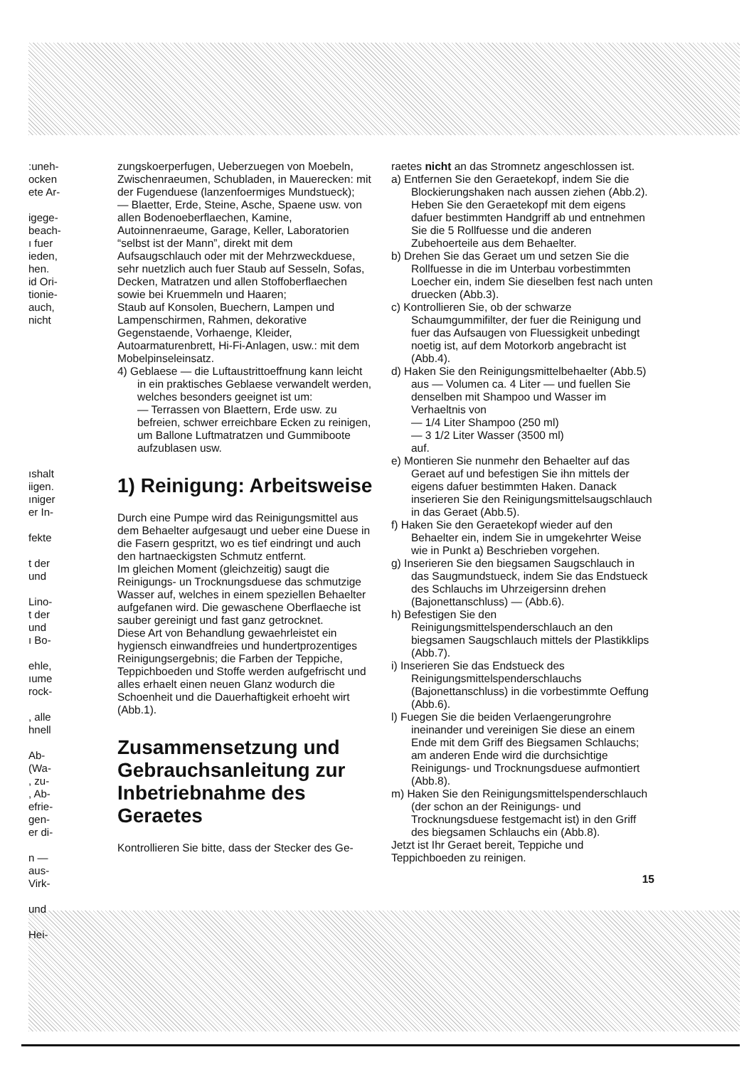:uneh-
ocken
ete Ar-
igege-
beach-
ı fuer
ieden,
hen.
id Ori-
tionie-
auch,
nicht
ıshalt
iigen.
ıniger
er In-
fekte
t der
und
Lino-
t der
und
ı Bo-
ehle,
ıume
rock-
, alle
hnell
Ab-
(Wa-
, zu-
, Ab-
efrie-
gen-
er di-
n —
aus-
Virk-
und
Hei-
zungskoerperfugen, Ueberzuegen von Moebeln, Zwischenraeumen, Schubladen, in Mauerecken: mit der Fugenduese (lanzenfoermiges Mundstueck);
— Blaetter, Erde, Steine, Asche, Spaene usw. von allen Bodenoeberflaechen, Kamine, Autoinnenraeume, Garage, Keller, Laboratorien “selbst ist der Mann”, direkt mit dem Aufsaugschlauch oder mit der Mehrzweckduese, sehr nuetzlich auch fuer Staub auf Sesseln, Sofas, Decken, Matratzen und allen Stoffoberflaechen sowie bei Kruemmeln und Haaren;
Staub auf Konsolen, Buechern, Lampen und Lampenschirmen, Rahmen, dekorative Gegenstaende, Vorhaenge, Kleider, Autoarmaturenbrett, Hi-Fi-Anlagen, usw.: mit dem Mobelpinseleinsatz.
4) Geblaese — die Luftaustrittoeffnung kann leicht in ein praktisches Geblaese verwandelt werden, welches besonders geeignet ist um:
— Terrassen von Blaettern, Erde usw. zu befreien, schwer erreichbare Ecken zu reinigen, um Ballone Luftmatratzen und Gummiboote aufzublasen usw.
1) Reinigung: Arbeitsweise
Durch eine Pumpe wird das Reinigungsmittel aus dem Behaelter aufgesaugt und ueber eine Duese in die Fasern gespritzt, wo es tief eindringt und auch den hartnaeckigsten Schmutz entfernt.
Im gleichen Moment (gleichzeitig) saugt die Reinigungs- un Trocknungsduese das schmutzige Wasser auf, welches in einem speziellen Behaelter aufgefanen wird. Die gewaschene Oberflaeche ist sauber gereinigt und fast ganz getrocknet.
Diese Art von Behandlung gewaehrleistet ein hygiensch einwandfreies und hundertprozentiges Reinigungsergebnis; die Farben der Teppiche, Teppichboeden und Stoffe werden aufgefrischt und alles erhaelt einen neuen Glanz wodurch die Schoenheit und die Dauerhaftigkeit erhoeht wirt (Abb.1).
Zusammensetzung und Gebrauchsanleitung zur Inbetriebnahme des Geraetes
Kontrollieren Sie bitte, dass der Stecker des Ge-
raetes nicht an das Stromnetz angeschlossen ist.
a) Entfernen Sie den Geraetekopf, indem Sie die Blockierungshaken nach aussen ziehen (Abb.2).
Heben Sie den Geraetekopf mit dem eigens dafuer bestimmten Handgriff ab und entnehmen Sie die 5 Rollfuesse und die anderen Zubehoerteile aus dem Behaelter.
b) Drehen Sie das Geraet um und setzen Sie die Rollfuesse in die im Unterbau vorbestimmten Loecher ein, indem Sie dieselben fest nach unten druecken (Abb.3).
c) Kontrollieren Sie, ob der schwarze Schaumgummifilter, der fuer die Reinigung und fuer das Aufsaugen von Fluessigkeit unbedingt noetig ist, auf dem Motorkorb angebracht ist (Abb.4).
d) Haken Sie den Reinigungsmittelbehaelter (Abb.5) aus — Volumen ca. 4 Liter — und fuellen Sie denselben mit Shampoo und Wasser im Verhaeltnis von
— 1/4 Liter Shampoo (250 ml)
— 3 1/2 Liter Wasser (3500 ml)
auf.
e) Montieren Sie nunmehr den Behaelter auf das Geraet auf und befestigen Sie ihn mittels der eigens dafuer bestimmten Haken. Danack inserieren Sie den Reinigungsmittelsaugschlauch in das Geraet (Abb.5).
f) Haken Sie den Geraetekopf wieder auf den Behaelter ein, indem Sie in umgekehrter Weise wie in Punkt a) Beschrieben vorgehen.
g) Inserieren Sie den biegsamen Saugschlauch in das Saugmundstueck, indem Sie das Endstueck des Schlauchs im Uhrzeigersinn drehen (Bajonettanschluss) — (Abb.6).
h) Befestigen Sie den Reinigungsmittelspenderschlauch an den biegsamen Saugschlauch mittels der Plastikklips (Abb.7).
i) Inserieren Sie das Endstueck des Reinigungsmittelspenderschlauchs (Bajonettanschluss) in die vorbestimmte Oeffung (Abb.6).
l) Fuegen Sie die beiden Verlaengerungrohre ineinander und vereinigen Sie diese an einem Ende mit dem Griff des Biegsamen Schlauchs; am anderen Ende wird die durchsichtige Reinigungs- und Trocknungsduese aufmontiert (Abb.8).
m) Haken Sie den Reinigungsmittelspenderschlauch (der schon an der Reinigungs- und Trocknungsduese festgemacht ist) in den Griff des biegsamen Schlauchs ein (Abb.8).
Jetzt ist Ihr Geraet bereit, Teppiche und Teppichboeden zu reinigen.
15